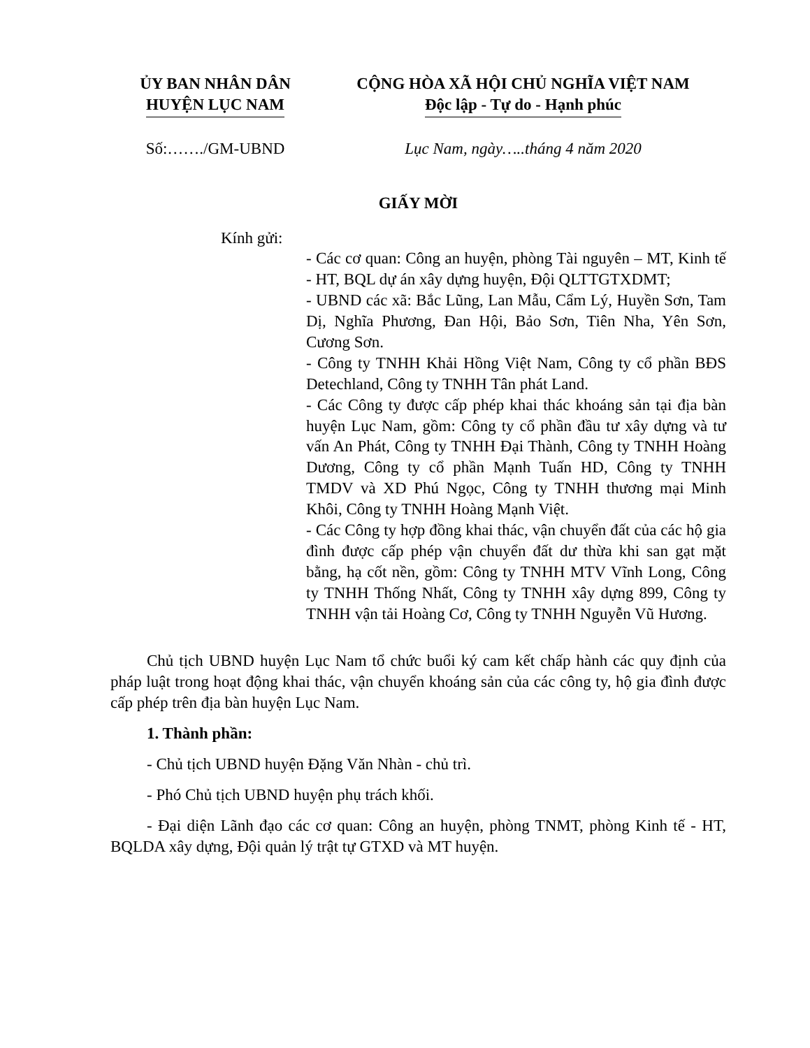ỦY BAN NHÂN DÂN
HUYỆN LỤC NAM
CỘNG HÒA XÃ HỘI CHỦ NGHĨA VIỆT NAM
Độc lập - Tự do - Hạnh phúc
Số:……./GM-UBND Lục Nam, ngày…..tháng 4 năm 2020
GIẤY MỜI
Kính gửi:
- Các cơ quan: Công an huyện, phòng Tài nguyên – MT, Kinh tế - HT, BQL dự án xây dựng huyện, Đội QLTTGTXDMT;
- UBND các xã: Bắc Lũng, Lan Mẫu, Cẩm Lý, Huyền Sơn, Tam Dị, Nghĩa Phương, Đan Hội, Bảo Sơn, Tiên Nha, Yên Sơn, Cương Sơn.
- Công ty TNHH Khải Hồng Việt Nam, Công ty cổ phần BĐS Detechland, Công ty TNHH Tân phát Land.
- Các Công ty được cấp phép khai thác khoáng sản tại địa bàn huyện Lục Nam, gồm: Công ty cổ phần đầu tư xây dựng và tư vấn An Phát, Công ty TNHH Đại Thành, Công ty TNHH Hoàng Dương, Công ty cổ phần Mạnh Tuấn HD, Công ty TNHH TMDV và XD Phú Ngọc, Công ty TNHH thương mại Minh Khôi, Công ty TNHH Hoàng Mạnh Việt.
- Các Công ty hợp đồng khai thác, vận chuyển đất của các hộ gia đình được cấp phép vận chuyển đất dư thừa khi san gạt mặt bằng, hạ cốt nền, gồm: Công ty TNHH MTV Vĩnh Long, Công ty TNHH Thống Nhất, Công ty TNHH xây dựng 899, Công ty TNHH vận tải Hoàng Cơ, Công ty TNHH Nguyễn Vũ Hương.
Chủ tịch UBND huyện Lục Nam tổ chức buổi ký cam kết chấp hành các quy định của pháp luật trong hoạt động khai thác, vận chuyển khoáng sản của các công ty, hộ gia đình được cấp phép trên địa bàn huyện Lục Nam.
1. Thành phần:
- Chủ tịch UBND huyện Đặng Văn Nhàn - chủ trì.
- Phó Chủ tịch UBND huyện phụ trách khối.
- Đại diện Lãnh đạo các cơ quan: Công an huyện, phòng TNMT, phòng Kinh tế - HT, BQLDA xây dựng, Đội quản lý trật tự GTXD và MT huyện.